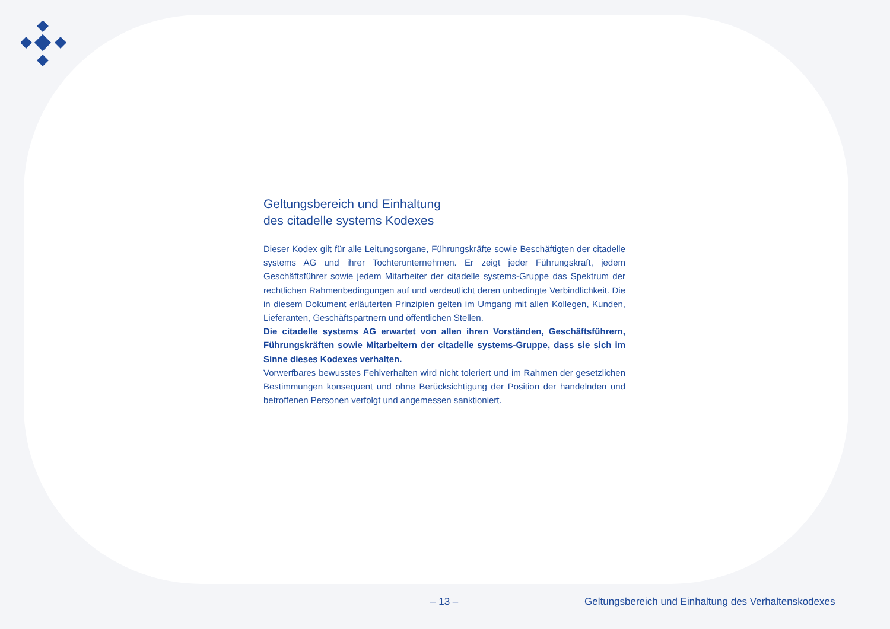Geltungsbereich und Einhaltung
des citadelle systems Kodexes
Dieser Kodex gilt für alle Leitungsorgane, Führungskräfte sowie Beschäftigten der citadelle systems AG und ihrer Tochterunternehmen. Er zeigt jeder Führungskraft, jedem Geschäftsführer sowie jedem Mitarbeiter der citadelle systems-Gruppe das Spektrum der rechtlichen Rahmenbedingungen auf und verdeutlicht deren unbedingte Verbindlichkeit. Die in diesem Dokument erläuterten Prinzipien gelten im Umgang mit allen Kollegen, Kunden, Lieferanten, Geschäftspartnern und öffentlichen Stellen.
Die citadelle systems AG erwartet von allen ihren Vorständen, Geschäftsführern, Führungskräften sowie Mitarbeitern der citadelle systems-Gruppe, dass sie sich im Sinne dieses Kodexes verhalten.
Vorwerfbares bewusstes Fehlverhalten wird nicht toleriert und im Rahmen der gesetzlichen Bestimmungen konsequent und ohne Berücksichtigung der Position der handelnden und betroffenen Personen verfolgt und angemessen sanktioniert.
– 13 –
Geltungsbereich und Einhaltung des Verhaltenskodexes